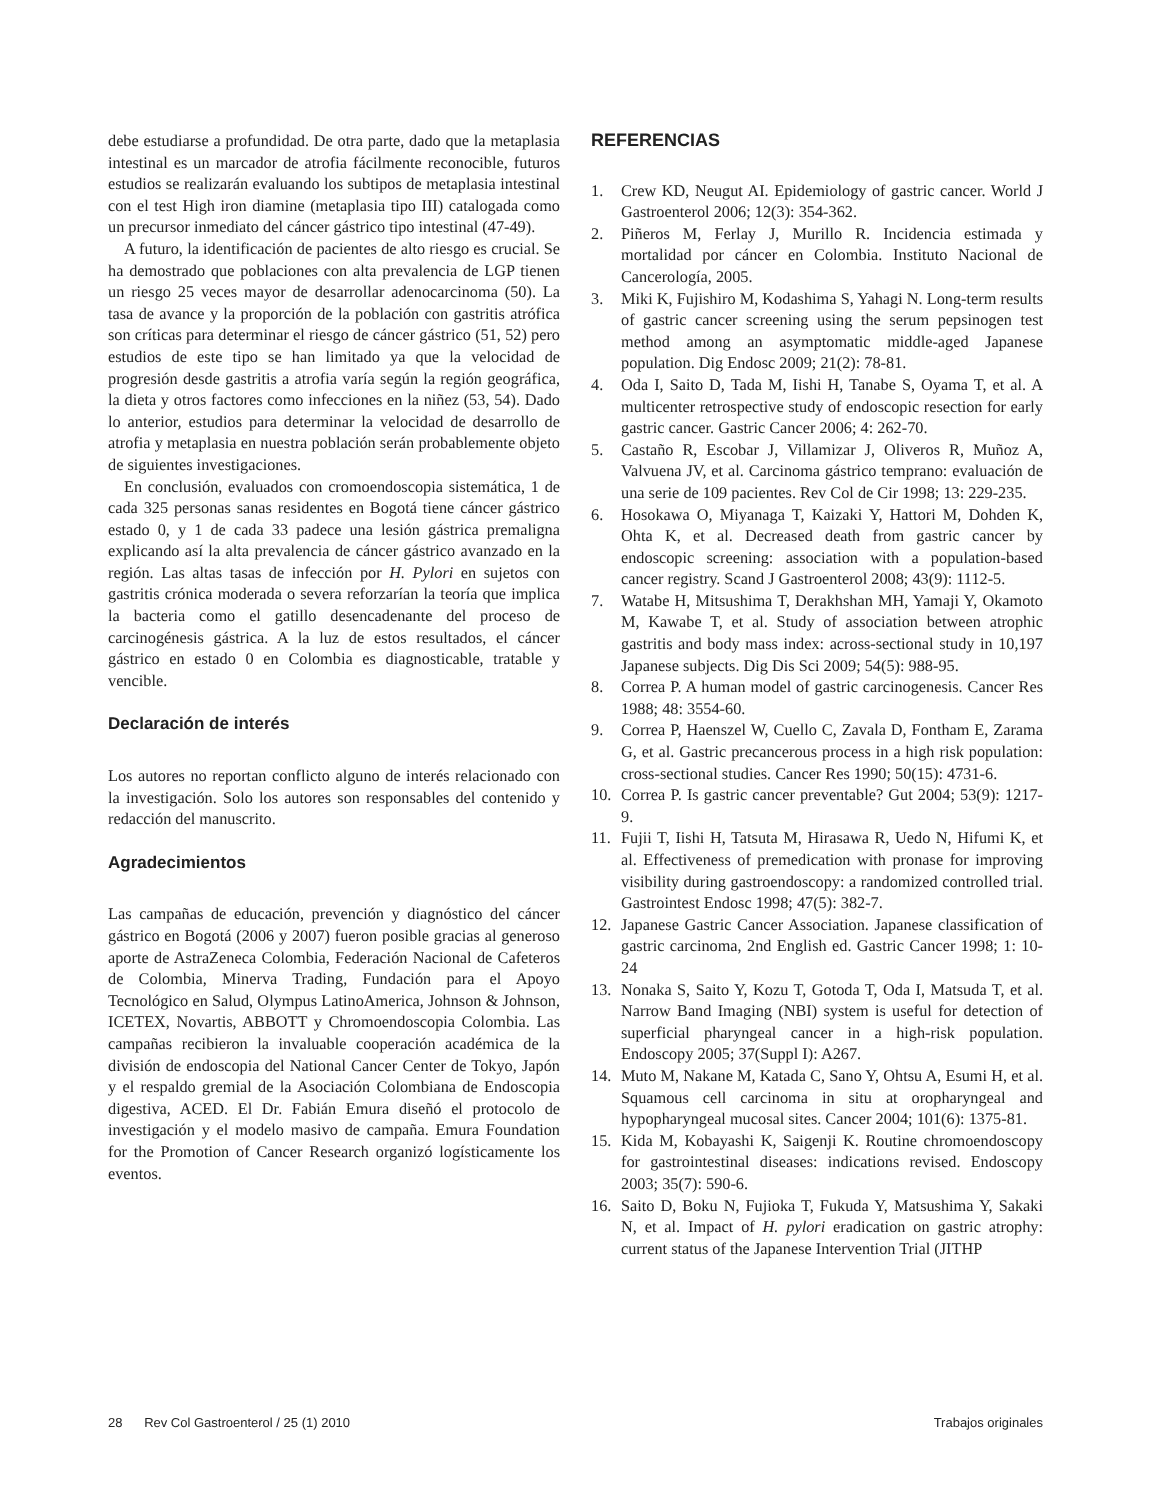debe estudiarse a profundidad. De otra parte, dado que la metaplasia intestinal es un marcador de atrofia fácilmente reconocible, futuros estudios se realizarán evaluando los subtipos de metaplasia intestinal con el test High iron diamine (metaplasia tipo III) catalogada como un precursor inmediato del cáncer gástrico tipo intestinal (47-49).
A futuro, la identificación de pacientes de alto riesgo es crucial. Se ha demostrado que poblaciones con alta prevalencia de LGP tienen un riesgo 25 veces mayor de desarrollar adenocarcinoma (50). La tasa de avance y la proporción de la población con gastritis atrófica son críticas para determinar el riesgo de cáncer gástrico (51, 52) pero estudios de este tipo se han limitado ya que la velocidad de progresión desde gastritis a atrofia varía según la región geográfica, la dieta y otros factores como infecciones en la niñez (53, 54). Dado lo anterior, estudios para determinar la velocidad de desarrollo de atrofia y metaplasia en nuestra población serán probablemente objeto de siguientes investigaciones.
En conclusión, evaluados con cromoendoscopia sistemática, 1 de cada 325 personas sanas residentes en Bogotá tiene cáncer gástrico estado 0, y 1 de cada 33 padece una lesión gástrica premaligna explicando así la alta prevalencia de cáncer gástrico avanzado en la región. Las altas tasas de infección por H. Pylori en sujetos con gastritis crónica moderada o severa reforzarían la teoría que implica la bacteria como el gatillo desencadenante del proceso de carcinogénesis gástrica. A la luz de estos resultados, el cáncer gástrico en estado 0 en Colombia es diagnosticable, tratable y vencible.
Declaración de interés
Los autores no reportan conflicto alguno de interés relacionado con la investigación. Solo los autores son responsables del contenido y redacción del manuscrito.
Agradecimientos
Las campañas de educación, prevención y diagnóstico del cáncer gástrico en Bogotá (2006 y 2007) fueron posible gracias al generoso aporte de AstraZeneca Colombia, Federación Nacional de Cafeteros de Colombia, Minerva Trading, Fundación para el Apoyo Tecnológico en Salud, Olympus LatinoAmerica, Johnson & Johnson, ICETEX, Novartis, ABBOTT y Chromoendoscopia Colombia. Las campañas recibieron la invaluable cooperación académica de la división de endoscopia del National Cancer Center de Tokyo, Japón y el respaldo gremial de la Asociación Colombiana de Endoscopia digestiva, ACED. El Dr. Fabián Emura diseñó el protocolo de investigación y el modelo masivo de campaña. Emura Foundation for the Promotion of Cancer Research organizó logísticamente los eventos.
REFERENCIAS
1. Crew KD, Neugut AI. Epidemiology of gastric cancer. World J Gastroenterol 2006; 12(3): 354-362.
2. Piñeros M, Ferlay J, Murillo R. Incidencia estimada y mortalidad por cáncer en Colombia. Instituto Nacional de Cancerología, 2005.
3. Miki K, Fujishiro M, Kodashima S, Yahagi N. Long-term results of gastric cancer screening using the serum pepsinogen test method among an asymptomatic middle-aged Japanese population. Dig Endosc 2009; 21(2): 78-81.
4. Oda I, Saito D, Tada M, Iishi H, Tanabe S, Oyama T, et al. A multicenter retrospective study of endoscopic resection for early gastric cancer. Gastric Cancer 2006; 4: 262-70.
5. Castaño R, Escobar J, Villamizar J, Oliveros R, Muñoz A, Valvuena JV, et al. Carcinoma gástrico temprano: evaluación de una serie de 109 pacientes. Rev Col de Cir 1998; 13: 229-235.
6. Hosokawa O, Miyanaga T, Kaizaki Y, Hattori M, Dohden K, Ohta K, et al. Decreased death from gastric cancer by endoscopic screening: association with a population-based cancer registry. Scand J Gastroenterol 2008; 43(9): 1112-5.
7. Watabe H, Mitsushima T, Derakhshan MH, Yamaji Y, Okamoto M, Kawabe T, et al. Study of association between atrophic gastritis and body mass index: across-sectional study in 10,197 Japanese subjects. Dig Dis Sci 2009; 54(5): 988-95.
8. Correa P. A human model of gastric carcinogenesis. Cancer Res 1988; 48: 3554-60.
9. Correa P, Haenszel W, Cuello C, Zavala D, Fontham E, Zarama G, et al. Gastric precancerous process in a high risk population: cross-sectional studies. Cancer Res 1990; 50(15): 4731-6.
10. Correa P. Is gastric cancer preventable? Gut 2004; 53(9): 1217-9.
11. Fujii T, Iishi H, Tatsuta M, Hirasawa R, Uedo N, Hifumi K, et al. Effectiveness of premedication with pronase for improving visibility during gastroendoscopy: a randomized controlled trial. Gastrointest Endosc 1998; 47(5): 382-7.
12. Japanese Gastric Cancer Association. Japanese classification of gastric carcinoma, 2nd English ed. Gastric Cancer 1998; 1: 10-24
13. Nonaka S, Saito Y, Kozu T, Gotoda T, Oda I, Matsuda T, et al. Narrow Band Imaging (NBI) system is useful for detection of superficial pharyngeal cancer in a high-risk population. Endoscopy 2005; 37(Suppl I): A267.
14. Muto M, Nakane M, Katada C, Sano Y, Ohtsu A, Esumi H, et al. Squamous cell carcinoma in situ at oropharyngeal and hypopharyngeal mucosal sites. Cancer 2004; 101(6): 1375-81.
15. Kida M, Kobayashi K, Saigenji K. Routine chromoendoscopy for gastrointestinal diseases: indications revised. Endoscopy 2003; 35(7): 590-6.
16. Saito D, Boku N, Fujioka T, Fukuda Y, Matsushima Y, Sakaki N, et al. Impact of H. pylori eradication on gastric atrophy: current status of the Japanese Intervention Trial (JITHP
28 Rev Col Gastroenterol / 25 (1) 2010 Trabajos originales